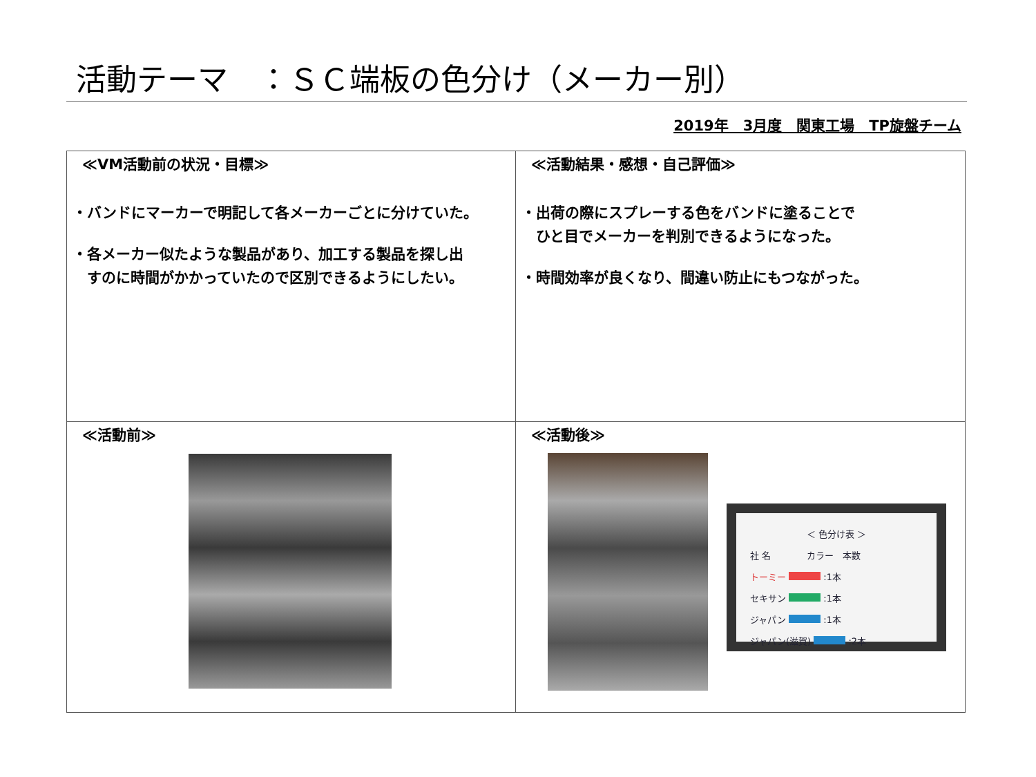活動テーマ　：ＳＣ端板の色分け（メーカー別）
2019年　3月度　関東工場　TP旋盤チーム
≪VM活動前の状況・目標≫
・バンドにマーカーで明記して各メーカーごとに分けていた。
・各メーカー似たような製品があり、加工する製品を探し出
　すのに時間がかかっていたので区別できるようにしたい。
≪活動結果・感想・自己評価≫
・出荷の際にスプレーする色をバンドに塗ることで
　ひと目でメーカーを判別できるようになった。
・時間効率が良くなり、間違い防止にもつながった。
≪活動前≫
≪活動後≫
＜ 色分け表 ＞
社 名　　　　カラー　本数
トーミー :1本
セキサン :1本
ジャパン :1本
ジャパン(滋賀) :2本